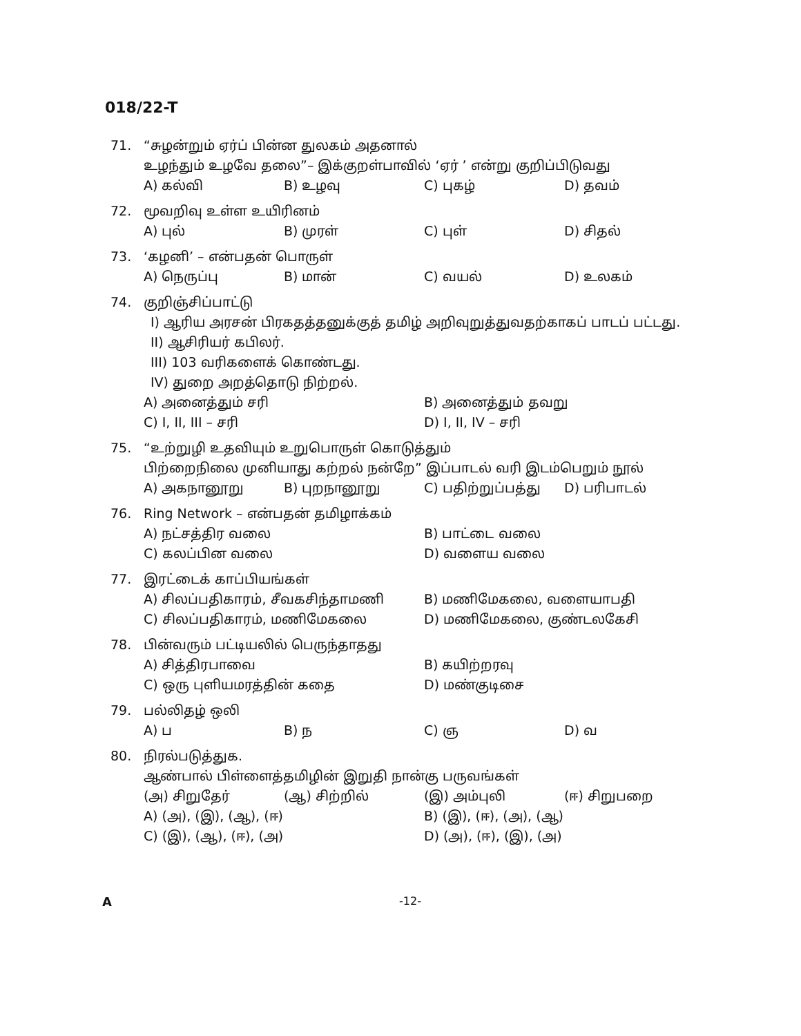018/22-T
71. “சுழன்றும் ஏர்ப் பின்ன துலகம் அதனால்
உழந்தும் உழவே தலை”– இக்குறள்பாவில் ‘ஏர் ’ என்று குறிப்பிடுவது
A) கல்வி B) உழவு C) புகழ் D) தவம்
72. மூவறிவு உள்ள உயிரினம்
A) புல் B) முரள் C) புள் D) சிதல்
73. ‘கழனி’ – என்பதன் பொருள்
A) நெருப்பு B) மான் C) வயல் D) உலகம்
74. குறிஞ்சிப்பாட்டு
I) ஆரிய அரசன் பிரகதத்தனுக்குத் தமிழ் அறிவுறுத்துவதற்காகப் பாடப் பட்டது.
II) ஆசிரியர் கபிலர்.
III) 103 வரிகளைக் கொண்டது.
IV) துறை அறத்தொடு நிற்றல்.
A) அனைத்தும் சரி B) அனைத்தும் தவறு C) I, II, III – சரி D) I, II, IV – சரி
75. “உற்றுழி உதவியும் உறுபொருள் கொடுத்தும்
பிற்றைநிலை முனியாது கற்றல் நன்றே” இப்பாடல் வரி இடம்பெறும் நூல்
A) அகநானூறு B) புறநானூறு C) பதிற்றுப்பத்து D) பரிபாடல்
76. Ring Network – என்பதன் தமிழாக்கம்
A) நட்சத்திர வலை B) பாட்டை வலை C) கலப்பின வலை D) வளைய வலை
77. இரட்டைக் காப்பியங்கள்
A) சிலப்பதிகாரம், சீவகசிந்தாமணி B) மணிமேகலை, வளையாபதி C) சிலப்பதிகாரம், மணிமேகலை D) மணிமேகலை, குண்டலகேசி
78. பின்வரும் பட்டியலில் பெருந்தாதது
A) சித்திரபாவை B) கயிற்றரவு C) ஒரு புளியமரத்தின் கதை D) மண்குடிசை
79. பல்லிதழ் ஒலி
A) ப B) ந C) ஞ D) வ
80. நிரல்படுத்துக.
ஆண்பால் பிள்ளைத்தமிழின் இறுதி நான்கு பருவங்கள்
(அ) சிறுதேர் (ஆ) சிற்றில் (இ) அம்புலி (ஈ) சிறுபறை
A) (அ), (இ), (ஆ), (ஈ) B) (இ), (ஈ), (அ), (ஆ) C) (இ), (ஆ), (ஈ), (அ) D) (அ), (ஈ), (இ), (அ)
A -12-